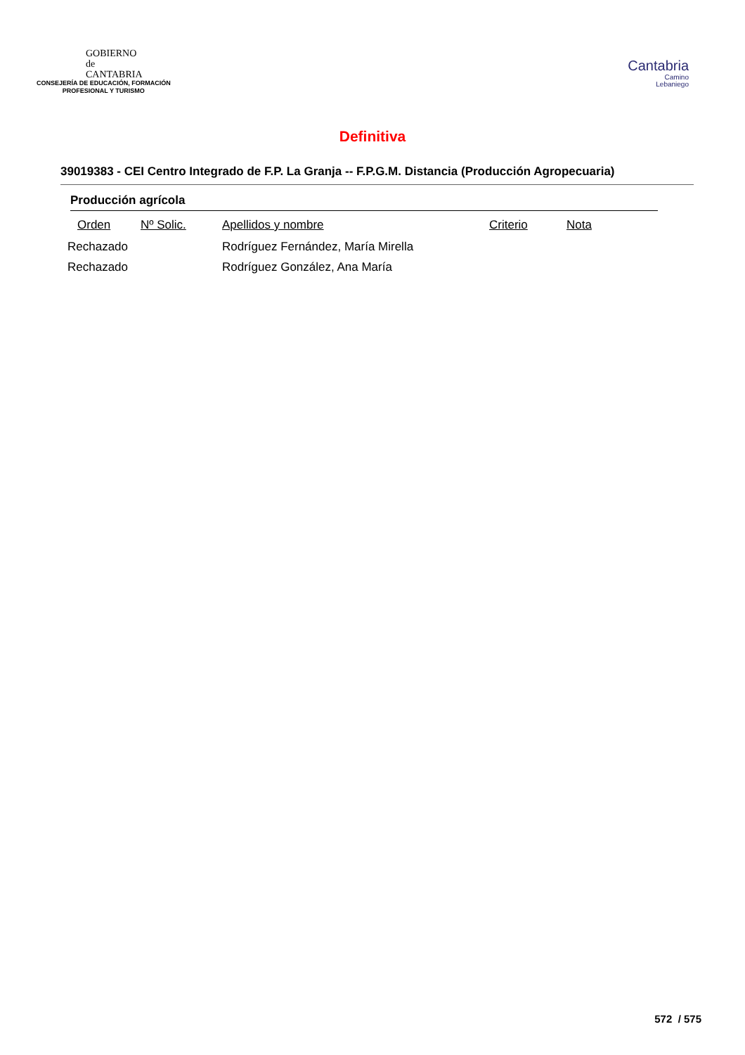GOBIERNO
de
CANTABRIA
CONSEJERÍA DE EDUCACIÓN, FORMACIÓN
PROFESIONAL Y TURISMO
Cantabria
Camino
Lebaniego
Definitiva
39019383 - CEI Centro Integrado de F.P. La Granja -- F.P.G.M. Distancia (Producción Agropecuaria)
Producción agrícola
| Orden | Nº Solic. | Apellidos y nombre | Criterio | Nota |
| --- | --- | --- | --- | --- |
| Rechazado | | Rodríguez Fernández, María Mirella | | |
| Rechazado | | Rodríguez González, Ana María | | |
572 / 575